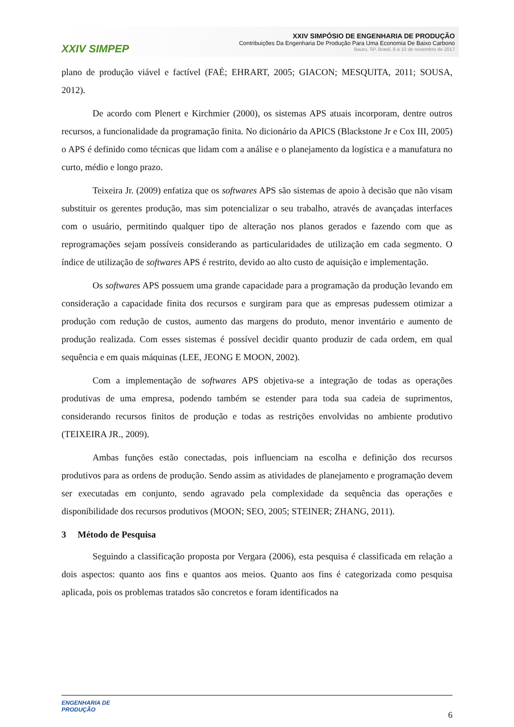XXIV SIMPEP
XXIV SIMPÓSIO DE ENGENHARIA DE PRODUÇÃO
Contribuições Da Engenharia De Produção Para Uma Economia De Baixo Carbono
Bauru, SP, Brasil, 8 a 10 de novembro de 2017
plano de produção viável e factível (FAÉ; EHRART, 2005; GIACON; MESQUITA, 2011; SOUSA, 2012).
De acordo com Plenert e Kirchmier (2000), os sistemas APS atuais incorporam, dentre outros recursos, a funcionalidade da programação finita. No dicionário da APICS (Blackstone Jr e Cox III, 2005) o APS é definido como técnicas que lidam com a análise e o planejamento da logística e a manufatura no curto, médio e longo prazo.
Teixeira Jr. (2009) enfatiza que os softwares APS são sistemas de apoio à decisão que não visam substituir os gerentes produção, mas sim potencializar o seu trabalho, através de avançadas interfaces com o usuário, permitindo qualquer tipo de alteração nos planos gerados e fazendo com que as reprogramações sejam possíveis considerando as particularidades de utilização em cada segmento. O índice de utilização de softwares APS é restrito, devido ao alto custo de aquisição e implementação.
Os softwares APS possuem uma grande capacidade para a programação da produção levando em consideração a capacidade finita dos recursos e surgiram para que as empresas pudessem otimizar a produção com redução de custos, aumento das margens do produto, menor inventário e aumento de produção realizada. Com esses sistemas é possível decidir quanto produzir de cada ordem, em qual sequência e em quais máquinas (LEE, JEONG E MOON, 2002).
Com a implementação de softwares APS objetiva-se a integração de todas as operações produtivas de uma empresa, podendo também se estender para toda sua cadeia de suprimentos, considerando recursos finitos de produção e todas as restrições envolvidas no ambiente produtivo (TEIXEIRA JR., 2009).
Ambas funções estão conectadas, pois influenciam na escolha e definição dos recursos produtivos para as ordens de produção. Sendo assim as atividades de planejamento e programação devem ser executadas em conjunto, sendo agravado pela complexidade da sequência das operações e disponibilidade dos recursos produtivos (MOON; SEO, 2005; STEINER; ZHANG, 2011).
3 Método de Pesquisa
Seguindo a classificação proposta por Vergara (2006), esta pesquisa é classificada em relação a dois aspectos: quanto aos fins e quantos aos meios. Quanto aos fins é categorizada como pesquisa aplicada, pois os problemas tratados são concretos e foram identificados na
ENGENHARIA DE
PRODUÇÃO
6